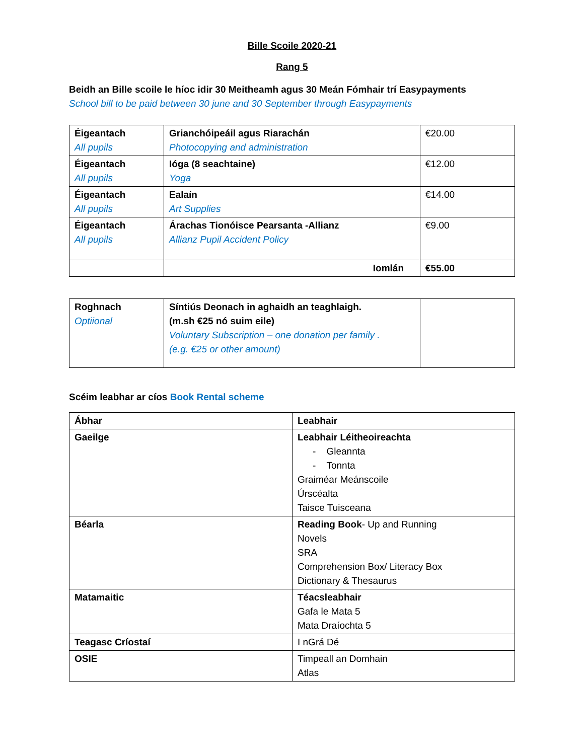Bille Scoile 2020-21
Rang 5
Beidh an Bille scoile le híoc idir 30 Meitheamh agus 30 Meán Fómhair trí Easypayments
School bill to be paid between 30 june and 30 September through Easypayments
| Éigeantach All pupils | Grianchóipeáil agus Riarachán Photocopying and administration | €20.00 |
| Éigeantach All pupils | Ióga (8 seachtaine) Yoga | €12.00 |
| Éigeantach All pupils | Ealaín Art Supplies | €14.00 |
| Éigeantach All pupils | Árachas Tionóisce Pearsanta -Allianz Allianz Pupil Accident Policy | €9.00 |
| | Iomlán | €55.00 |
| Roghnach Optiional | Síntiús Deonach in aghaidh an teaghlaigh. (m.sh €25 nó suim eile) Voluntary Subscription – one donation per family . (e.g. €25 or other amount) | |
Scéim leabhar ar cíos Book Rental scheme
| Ábhar | Leabhair |
| Gaeilge | Leabhair Léitheoireachta - Gleannta - Tonnta Graiméar Meánscoile Úrscéalta Taisce Tuisceana |
| Béarla | Reading Book - Up and Running Novels SRA Comprehension Box/ Literacy Box Dictionary & Thesaurus |
| Matamaitic | Téacsleabhair Gafa le Mata 5 Mata Draíochta 5 |
| Teagasc Críostaí | I nGrá Dé |
| OSIE | Timpeall an Domhain Atlas |